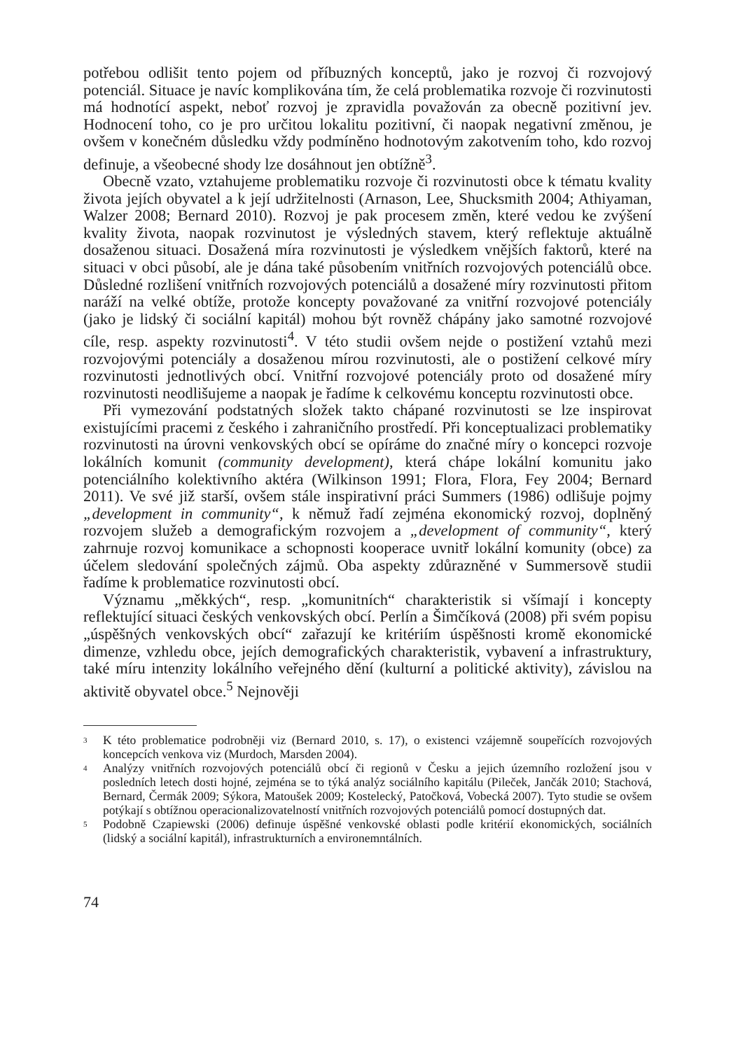potřebou odlišit tento pojem od příbuzných konceptů, jako je rozvoj či rozvojový potenciál. Situace je navíc komplikována tím, že celá problematika rozvoje či rozvinutosti má hodnotící aspekt, neboť rozvoj je zpravidla považován za obecně pozitivní jev. Hodnocení toho, co je pro určitou lokalitu pozitivní, či naopak negativní změnou, je ovšem v konečném důsledku vždy podmíněno hodnotovým zakotvením toho, kdo rozvoj definuje, a všeobecné shody lze dosáhnout jen obtížně<sup>3</sup>.
Obecně vzato, vztahujeme problematiku rozvoje či rozvinutosti obce k tématu kvality života jejích obyvatel a k její udržitelnosti (Arnason, Lee, Shucksmith 2004; Athiyaman, Walzer 2008; Bernard 2010). Rozvoj je pak procesem změn, které vedou ke zvýšení kvality života, naopak rozvinutost je výsledných stavem, který reflektuje aktuálně dosaženou situaci. Dosažená míra rozvinutosti je výsledkem vnějších faktorů, které na situaci v obci působí, ale je dána také působením vnitřních rozvojových potenciálů obce. Důsledné rozlišení vnitřních rozvojových potenciálů a dosažené míry rozvinutosti přitom naráží na velké obtíže, protože koncepty považované za vnitřní rozvojové potenciály (jako je lidský či sociální kapitál) mohou být rovněž chápány jako samotné rozvojové cíle, resp. aspekty rozvinutosti<sup>4</sup>. V této studii ovšem nejde o postižení vztahů mezi rozvojovými potenciály a dosaženou mírou rozvinutosti, ale o postižení celkové míry rozvinutosti jednotlivých obcí. Vnitřní rozvojové potenciály proto od dosažené míry rozvinutosti neodlišujeme a naopak je řadíme k celkovému konceptu rozvinutosti obce.
Při vymezování podstatných složek takto chápané rozvinutosti se lze inspirovat existujícími pracemi z českého i zahraničního prostředí. Při konceptualizaci problematiky rozvinutosti na úrovni venkovských obcí se opíráme do značné míry o koncepci rozvoje lokálních komunit (community development), která chápe lokální komunitu jako potenciálního kolektivního aktéra (Wilkinson 1991; Flora, Flora, Fey 2004; Bernard 2011). Ve své již starší, ovšem stále inspirativní práci Summers (1986) odlišuje pojmy „development in community“, k němuž řadí zejména ekonomický rozvoj, doplněný rozvojem služeb a demografickým rozvojem a „development of community“, který zahrnuje rozvoj komunikace a schopnosti kooperace uvnitř lokální komunity (obce) za účelem sledování společných zájmů. Oba aspekty zdůrazněné v Summersově studii řadíme k problematice rozvinutosti obcí.
Významu „měkkých“, resp. „komunitních“ charakteristik si všímají i koncepty reflektující situaci českých venkovských obcí. Perlín a Šimčíková (2008) při svém popisu „úspěšných venkovských obcí“ zařazují ke kritériím úspěšnosti kromě ekonomické dimenze, vzhledu obce, jejích demografických charakteristik, vybavení a infrastruktury, také míru intenzity lokálního veřejného dění (kulturní a politické aktivity), závislou na aktivitě obyvatel obce.<sup>5</sup> Nejnověji
3
K této problematice podrobněji viz (Bernard 2010, s. 17), o existenci vzájemně soupeřících rozvojových koncepcích venkova viz (Murdoch, Marsden 2004).
4
Analýzy vnitřních rozvojových potenciálů obcí či regionů v Česku a jejich územního rozložení jsou v posledních letech dosti hojné, zejména se to týká analýz sociálního kapitálu (Pileček, Jančák 2010; Stachová, Bernard, Čermák 2009; Sýkora, Matoušek 2009; Kostelecký, Patočková, Vobecká 2007). Tyto studie se ovšem potýkají s obtížnou operacionalizovatelností vnitřních rozvojových potenciálů pomocí dostupných dat.
5
Podobně Czapiewski (2006) definuje úspěšné venkovské oblasti podle kritérií ekonomických, sociálních (lidský a sociální kapitál), infrastrukturních a environemntálních.
74